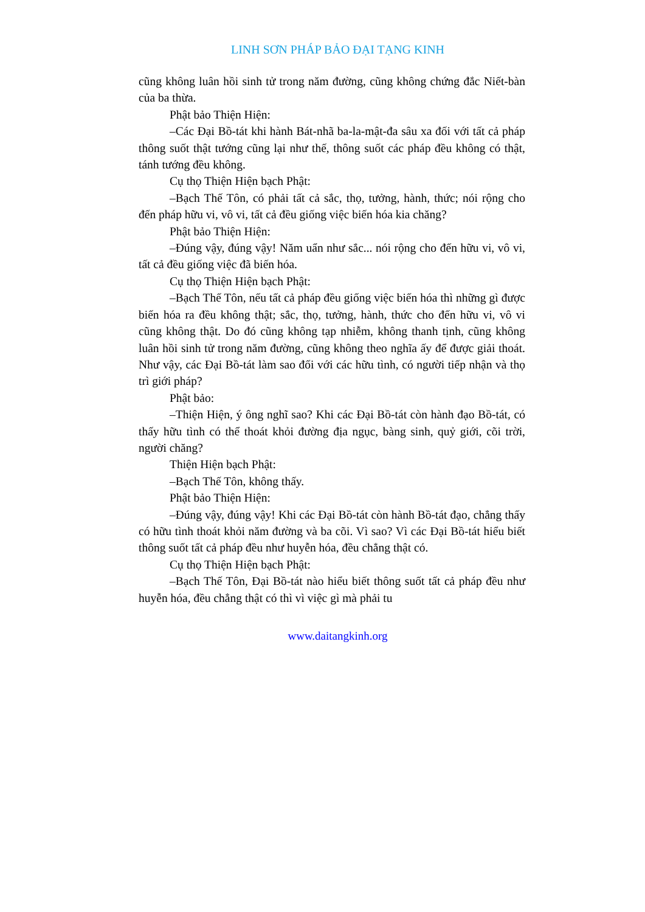LINH SƠN PHÁP BẢO ĐẠI TẠNG KINH
cũng không luân hồi sinh tử trong năm đường, cũng không chứng đắc Niết-bàn của ba thừa.
Phật bảo Thiện Hiện:
–Các Đại Bồ-tát khi hành Bát-nhã ba-la-mật-đa sâu xa đối với tất cả pháp thông suốt thật tướng cũng lại như thế, thông suốt các pháp đều không có thật, tánh tướng đều không.
Cụ thọ Thiện Hiện bạch Phật:
–Bạch Thế Tôn, có phải tất cả sắc, thọ, tưởng, hành, thức; nói rộng cho đến pháp hữu vi, vô vi, tất cả đều giống việc biến hóa kia chăng?
Phật bảo Thiện Hiện:
–Đúng vậy, đúng vậy! Năm uẩn như sắc... nói rộng cho đến hữu vi, vô vi, tất cả đều giống việc đã biến hóa.
Cụ thọ Thiện Hiện bạch Phật:
–Bạch Thế Tôn, nếu tất cả pháp đều giống việc biến hóa thì những gì được biến hóa ra đều không thật; sắc, thọ, tưởng, hành, thức cho đến hữu vi, vô vi cũng không thật. Do đó cũng không tạp nhiễm, không thanh tịnh, cũng không luân hồi sinh tử trong năm đường, cũng không theo nghĩa ấy để được giải thoát. Như vậy, các Đại Bồ-tát làm sao đối với các hữu tình, có người tiếp nhận và thọ trì giới pháp?
Phật bảo:
–Thiện Hiện, ý ông nghĩ sao? Khi các Đại Bồ-tát còn hành đạo Bồ-tát, có thấy hữu tình có thể thoát khỏi đường địa ngục, bàng sinh, quỷ giới, cõi trời, người chăng?
Thiện Hiện bạch Phật:
–Bạch Thế Tôn, không thấy.
Phật bảo Thiện Hiện:
–Đúng vậy, đúng vậy! Khi các Đại Bồ-tát còn hành Bồ-tát đạo, chẳng thấy có hữu tình thoát khỏi năm đường và ba cõi. Vì sao? Vì các Đại Bồ-tát hiểu biết thông suốt tất cả pháp đều như huyễn hóa, đều chẳng thật có.
Cụ thọ Thiện Hiện bạch Phật:
–Bạch Thế Tôn, Đại Bồ-tát nào hiểu biết thông suốt tất cả pháp đều như huyễn hóa, đều chẳng thật có thì vì việc gì mà phải tu
www.daitangkinh.org